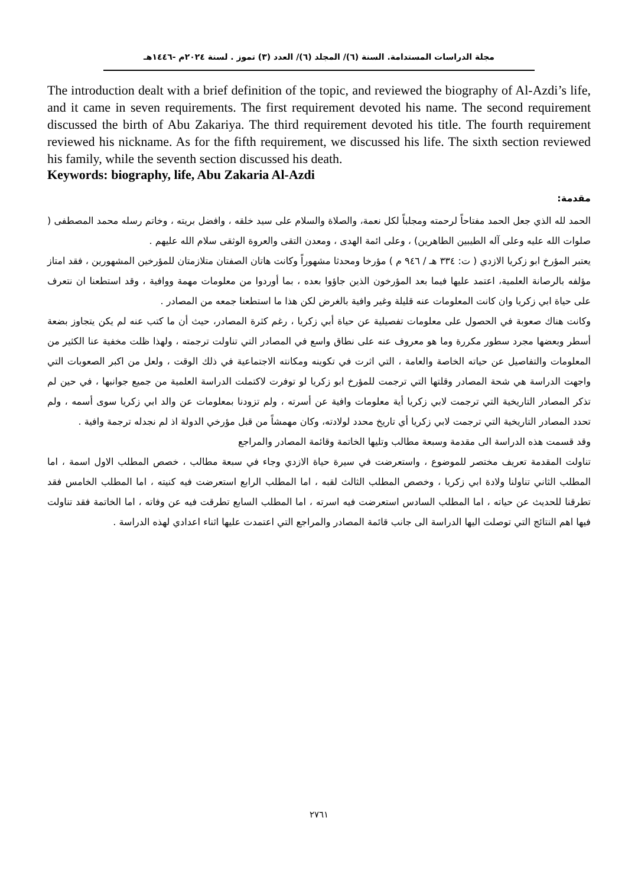مجلة الدراسات المستدامة. السنة (٦)/ المجلد (٦)/ العدد (٣) تموز . لسنة ٢٠٢٤م -١٤٤٦هـ
The introduction dealt with a brief definition of the topic, and reviewed the biography of Al-Azdi’s life, and it came in seven requirements. The first requirement devoted his name. The second requirement discussed the birth of Abu Zakariya. The third requirement devoted his title. The fourth requirement reviewed his nickname. As for the fifth requirement, we discussed his life. The sixth section reviewed his family, while the seventh section discussed his death.
Keywords: biography, life, Abu Zakaria Al-Azdi
مقدمة:
الحمد لله الذي جعل الحمد مفتاحاً لرحمته ومجلباً لكل نعمة، والصلاة والسلام على سيد خلقه ، وافضل بريته ، وخاتم رسله محمد المصطفى ( صلوات الله عليه وعلى آله الطيبين الطاهرين) ، وعلى ائمة الهدى ، ومعدن التقى والعروة الوثقى سلام الله عليهم .
يعتبر المؤرخ ابو زكريا الازدي ( ت: ٣٣٤ هـ / ٩٤٦ م ) مؤرخا ومحدثا مشهوراً وكانت هاتان الصفتان متلازمتان للمؤرخين المشهورين ، فقد امتاز مؤلفه بالرصانة العلمية، اعتمد عليها فيما بعد المؤرخون الذين جاؤوا بعده ، بما أوردوا من معلومات مهمة ووافية ، وقد استطعنا ان نتعرف على حياة ابي زكريا وان كانت المعلومات عنه قليلة وغير وافية بالغرض لكن هذا ما استطعنا جمعه من المصادر .
وكانت هناك صعوبة في الحصول على معلومات تفصيلية عن حياة أبي زكريا ، رغم كثرة المصادر، حيث أن ما كتب عنه لم يكن يتجاوز بضعة أسطر وبعضها مجرد سطور مكررة وما هو معروف عنه على نطاق واسع في المصادر التي تناولت ترجمته ، ولهذا ظلت مخفية عنا الكثير من المعلومات والتفاصيل عن حياته الخاصة والعامة ، التي اثرت في تكوينه ومكانته الاجتماعية في ذلك الوقت ، ولعل من اكبر الصعوبات التي واجهت الدراسة هي شحة المصادر وقلتها التي ترجمت للمؤرخ ابو زكريا لو توفرت لاكتملت الدراسة العلمية من جميع جوانبها ، في حين لم تذكر المصادر التاريخية التي ترجمت لابي زكريا أية معلومات وافية عن أسرته ، ولم تزودنا بمعلومات عن والد ابي زكريا سوى أسمه ، ولم تحدد المصادر التاريخية التي ترجمت لابي زكريا أي تاريخ محدد لولادته، وكان مهمشاً من قبل مؤرخي الدولة اذ لم نجدله ترجمة وافية .
وقد قسمت هذه الدراسة الى مقدمة وسبعة مطالب وتليها الخاتمة وقائمة المصادر والمراجع
تناولت المقدمة تعريف مختصر للموضوع ، واستعرضت في سيرة حياة الازدي وجاء في سبعة مطالب ، خصص المطلب الاول اسمة ، اما المطلب الثاني تناولنا ولادة ابي زكريا ، وخصص المطلب الثالث لقبه ، اما المطلب الرابع استعرضت فيه كنيته ، اما المطلب الخامس فقد تطرقنا للحديث عن حياته ، اما المطلب السادس استعرضت فيه اسرته ، اما المطلب السابع تطرقت فيه عن وفاته ، اما الخاتمة فقد تناولت فيها اهم النتائج التي توصلت اليها الدراسة الى جانب قائمة المصادر والمراجع التي اعتمدت عليها اثناء اعدادي لهذه الدراسة .
٢٧٦١